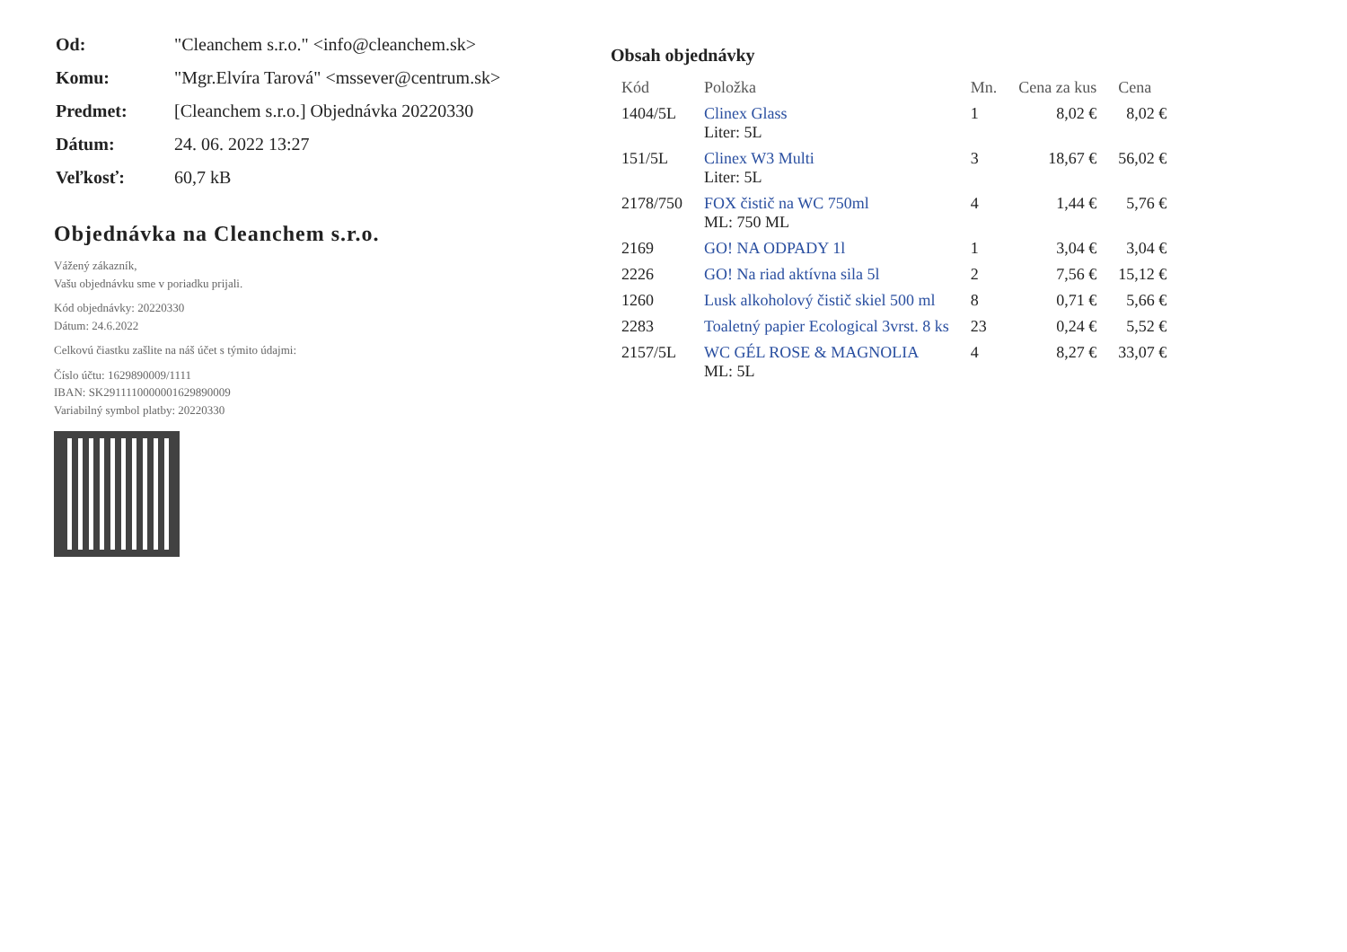| Od: | "Cleanchem s.r.o." <info@cleanchem.sk> |
| Komu: | "Mgr.Elvíra Tarová" <mssever@centrum.sk> |
| Predmet: | [Cleanchem s.r.o.] Objednávka 20220330 |
| Dátum: | 24. 06. 2022 13:27 |
| Veľkosť: | 60,7 kB |
Objednávka na Cleanchem s.r.o.
Vážený zákazník,
Vašu objednávku sme v poriadku prijali.
Kód objednávky: 20220330
Dátum: 24.6.2022
Celkovú čiastku zašlite na náš účet s týmito údajmi:
Číslo účtu: 1629890009/1111
IBAN: SK2911110000001629890009
Variabilný symbol platby: 20220330
Obsah objednávky
| Kód | Položka | Mn. | Cena za kus | Cena |
| --- | --- | --- | --- | --- |
| 1404/5L | Clinex Glass Liter: 5L | 1 | 8,02 € | 8,02 € |
| 151/5L | Clinex W3 Multi Liter: 5L | 3 | 18,67 € | 56,02 € |
| 2178/750 | FOX čistič na WC 750ml ML: 750 ML | 4 | 1,44 € | 5,76 € |
| 2169 | GO! NA ODPADY 1l | 1 | 3,04 € | 3,04 € |
| 2226 | GO! Na riad aktívna sila 5l | 2 | 7,56 € | 15,12 € |
| 1260 | Lusk alkoholový čistič skiel 500 ml | 8 | 0,71 € | 5,66 € |
| 2283 | Toaletný papier Ecological 3vrst. 8 ks | 23 | 0,24 € | 5,52 € |
| 2157/5L | WC GÉL ROSE & MAGNOLIA ML: 5L | 4 | 8,27 € | 33,07 € |